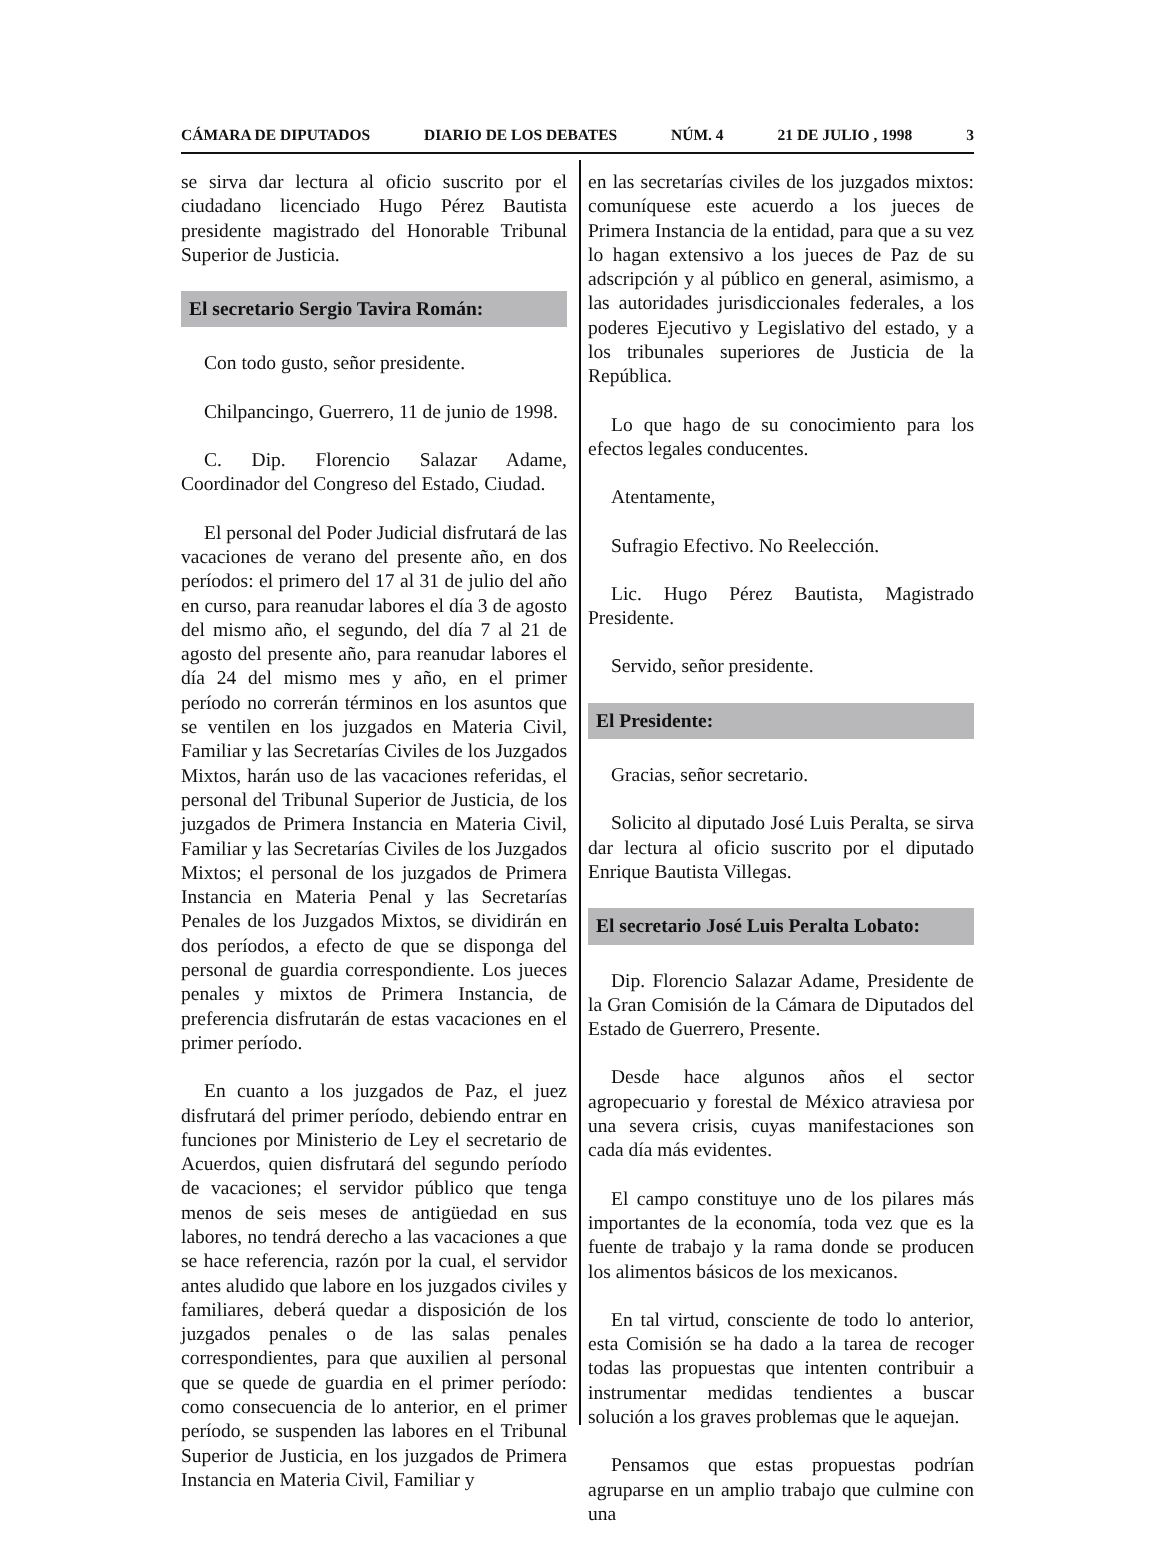CÁMARA DE DIPUTADOS DIARIO DE LOS DEBATES NÚM. 4 21 DE JULIO , 1998 3
se sirva dar lectura al oficio suscrito por el ciudadano licenciado Hugo Pérez Bautista presidente magistrado del Honorable Tribunal Superior de Justicia.
El secretario Sergio Tavira Román:
Con todo gusto, señor presidente.
Chilpancingo, Guerrero, 11 de junio de 1998.
C. Dip. Florencio Salazar Adame, Coordinador del Congreso del Estado, Ciudad.
El personal del Poder Judicial disfrutará de las vacaciones de verano del presente año, en dos períodos: el primero del 17 al 31 de julio del año en curso, para reanudar labores el día 3 de agosto del mismo año, el segundo, del día 7 al 21 de agosto del presente año, para reanudar labores el día 24 del mismo mes y año, en el primer período no correrán términos en los asuntos que se ventilen en los juzgados en Materia Civil, Familiar y las Secretarías Civiles de los Juzgados Mixtos, harán uso de las vacaciones referidas, el personal del Tribunal Superior de Justicia, de los juzgados de Primera Instancia en Materia Civil, Familiar y las Secretarías Civiles de los Juzgados Mixtos; el personal de los juzgados de Primera Instancia en Materia Penal y las Secretarías Penales de los Juzgados Mixtos, se dividirán en dos períodos, a efecto de que se disponga del personal de guardia correspondiente. Los jueces penales y mixtos de Primera Instancia, de preferencia disfrutarán de estas vacaciones en el primer período.
En cuanto a los juzgados de Paz, el juez disfrutará del primer período, debiendo entrar en funciones por Ministerio de Ley el secretario de Acuerdos, quien disfrutará del segundo período de vacaciones; el servidor público que tenga menos de seis meses de antigüedad en sus labores, no tendrá derecho a las vacaciones a que se hace referencia, razón por la cual, el servidor antes aludido que labore en los juzgados civiles y familiares, deberá quedar a disposición de los juzgados penales o de las salas penales correspondientes, para que auxilien al personal que se quede de guardia en el primer período: como consecuencia de lo anterior, en el primer período, se suspenden las labores en el Tribunal Superior de Justicia, en los juzgados de Primera Instancia en Materia Civil, Familiar y
en las secretarías civiles de los juzgados mixtos: comuníquese este acuerdo a los jueces de Primera Instancia de la entidad, para que a su vez lo hagan extensivo a los jueces de Paz de su adscripción y al público en general, asimismo, a las autoridades jurisdiccionales federales, a los poderes Ejecutivo y Legislativo del estado, y a los tribunales superiores de Justicia de la República.
Lo que hago de su conocimiento para los efectos legales conducentes.
Atentamente,
Sufragio Efectivo. No Reelección.
Lic. Hugo Pérez Bautista, Magistrado Presidente.
Servido, señor presidente.
El Presidente:
Gracias, señor secretario.
Solicito al diputado José Luis Peralta, se sirva dar lectura al oficio suscrito por el diputado Enrique Bautista Villegas.
El secretario José Luis Peralta Lobato:
Dip. Florencio Salazar Adame, Presidente de la Gran Comisión de la Cámara de Diputados del Estado de Guerrero, Presente.
Desde hace algunos años el sector agropecuario y forestal de México atraviesa por una severa crisis, cuyas manifestaciones son cada día más evidentes.
El campo constituye uno de los pilares más importantes de la economía, toda vez que es la fuente de trabajo y la rama donde se producen los alimentos básicos de los mexicanos.
En tal virtud, consciente de todo lo anterior, esta Comisión se ha dado a la tarea de recoger todas las propuestas que intenten contribuir a instrumentar medidas tendientes a buscar solución a los graves problemas que le aquejan.
Pensamos que estas propuestas podrían agruparse en un amplio trabajo que culmine con una